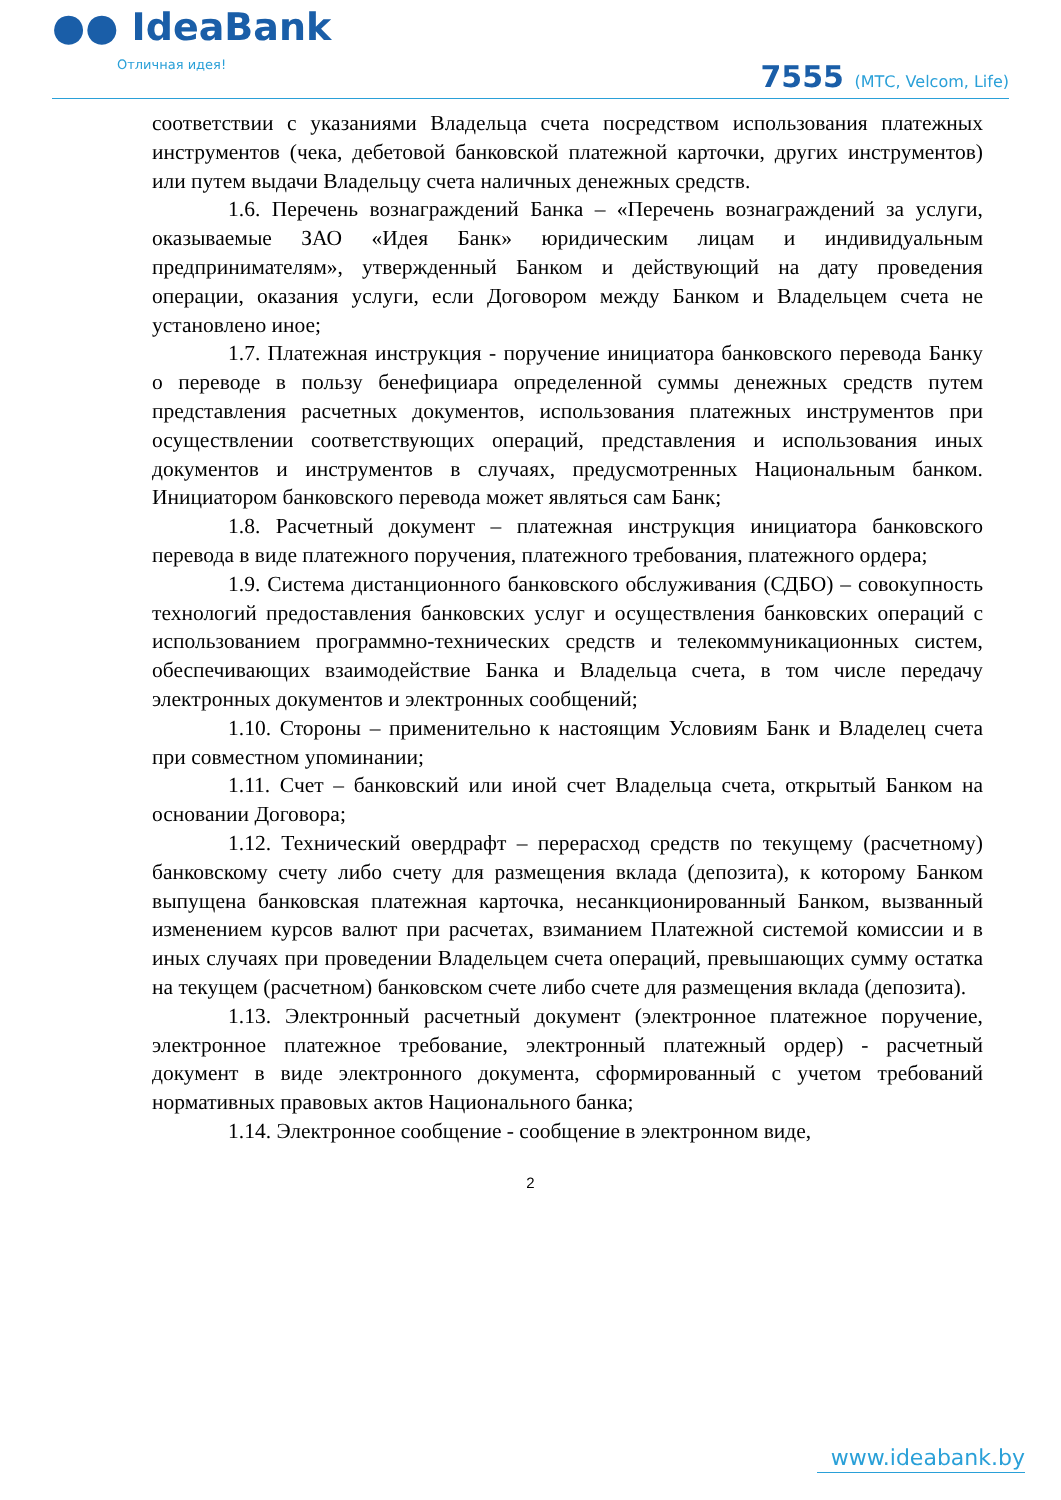●● IdeaBank
Отличная идея!
7555 (МТС, Velcom, Life)
соответствии с указаниями Владельца счета посредством использования платежных инструментов (чека, дебетовой банковской платежной карточки, других инструментов) или путем выдачи Владельцу счета наличных денежных средств.
1.6. Перечень вознаграждений Банка – «Перечень вознаграждений за услуги, оказываемые ЗАО «Идея Банк» юридическим лицам и индивидуальным предпринимателям», утвержденный Банком и действующий на дату проведения операции, оказания услуги, если Договором между Банком и Владельцем счета не установлено иное;
1.7. Платежная инструкция - поручение инициатора банковского перевода Банку о переводе в пользу бенефициара определенной суммы денежных средств путем представления расчетных документов, использования платежных инструментов при осуществлении соответствующих операций, представления и использования иных документов и инструментов в случаях, предусмотренных Национальным банком. Инициатором банковского перевода может являться сам Банк;
1.8. Расчетный документ – платежная инструкция инициатора банковского перевода в виде платежного поручения, платежного требования, платежного ордера;
1.9. Система дистанционного банковского обслуживания (СДБО) – совокупность технологий предоставления банковских услуг и осуществления банковских операций с использованием программно-технических средств и телекоммуникационных систем, обеспечивающих взаимодействие Банка и Владельца счета, в том числе передачу электронных документов и электронных сообщений;
1.10. Стороны – применительно к настоящим Условиям Банк и Владелец счета при совместном упоминании;
1.11. Счет – банковский или иной счет Владельца счета, открытый Банком на основании Договора;
1.12. Технический овердрафт – перерасход средств по текущему (расчетному) банковскому счету либо счету для размещения вклада (депозита), к которому Банком выпущена банковская платежная карточка, несанкционированный Банком, вызванный изменением курсов валют при расчетах, взиманием Платежной системой комиссии и в иных случаях при проведении Владельцем счета операций, превышающих сумму остатка на текущем (расчетном) банковском счете либо счете для размещения вклада (депозита).
1.13. Электронный расчетный документ (электронное платежное поручение, электронное платежное требование, электронный платежный ордер) - расчетный документ в виде электронного документа, сформированный с учетом требований нормативных правовых актов Национального банка;
1.14. Электронное сообщение - сообщение в электронном виде,
2
www.ideabank.by